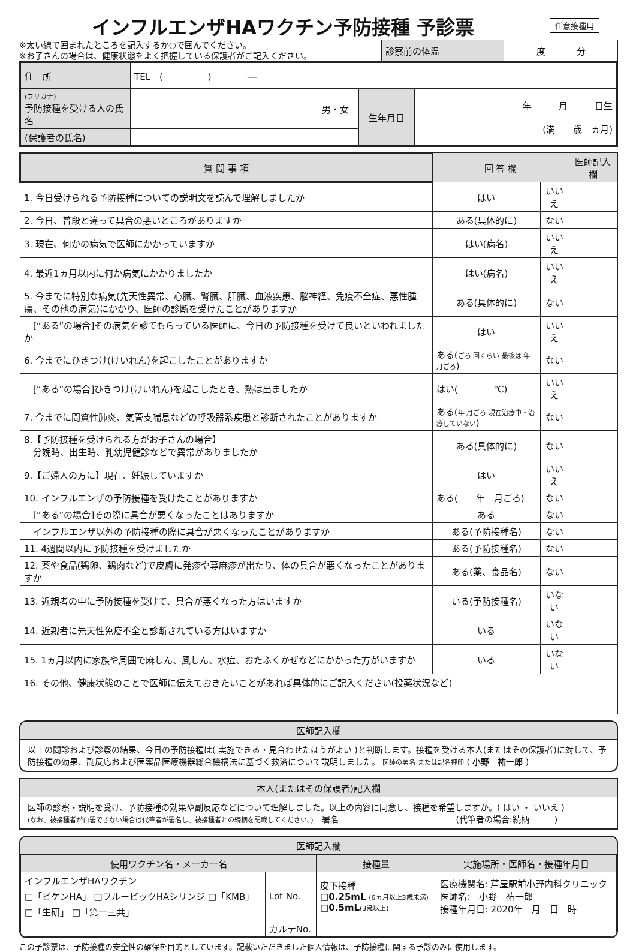インフルエンザHAワクチン予防接種 予診票
任意接種用
※太い線で囲まれたところを記入するか○で囲んでください。
※お子さんの場合は、健康状態をよく把握している保護者がご記入ください。
| 診察前の体温 | 度 分 |
| 住 所 | TEL ( ) ― | | | |
| (フリガナ) 予防接種を受ける人の氏名 | | 男・女 | 生年月日 | 年 月 日生 (満 歳 ヵ月) |
| (保護者の氏名) | | | | |
| 質 問 事 項 | 回 答 欄 | | 医師記入欄 |
| --- | --- | --- | --- |
| 1. 今日受けられる予防接種についての説明文を読んで理解しましたか | はい | いいえ | |
| 2. 今日、普段と違って具合の悪いところがありますか | ある(具体的に) | ない | |
| 3. 現在、何かの病気で医師にかかっていますか | はい(病名) | いいえ | |
| 4. 最近1ヵ月以内に何か病気にかかりましたか | はい(病名) | いいえ | |
| 5. 今までに特別な病気(先天性異常、心臓、腎臓、肝臓、血液疾患、脳神経、免疫不全症、悪性腫瘍、その他の病気)にかかり、医師の診断を受けたことがありますか | ある(具体的に) | ない | |
| [“ある”の場合]その病気を診てもらっている医師に、今日の予防接種を受けて良いといわれましたか | はい | いいえ | |
| 6. 今までにひきつけ(けいれん)を起こしたことがありますか | ある( ごろ 回くらい 最後は 年 月ごろ ) | ない | |
| [“ある”の場合]ひきつけ(けいれん)を起こしたとき、熱は出ましたか | はい( ℃) | いいえ | |
| 7. 今までに間質性肺炎、気管支喘息などの呼吸器系疾患と診断されたことがありますか | ある( 年 月ごろ 現在治療中・治療していない ) | ない | |
| 8.【予防接種を受けられる方がお子さんの場合】 分娩時、出生時、乳幼児健診などで異常がありましたか | ある(具体的に) | ない | |
| 9.【ご婦人の方に】現在、妊娠していますか | はい | いいえ | |
| 10. インフルエンザの予防接種を受けたことがありますか | ある( 年 月ごろ) | ない | |
| [“ある”の場合]その際に具合が悪くなったことはありますか | ある | ない | |
| インフルエンザ以外の予防接種の際に具合が悪くなったことがありますか | ある(予防接種名) | ない | |
| 11. 4週間以内に予防接種を受けましたか | ある(予防接種名) | ない | |
| 12. 薬や食品(鶏卵、鶏肉など)で皮膚に発疹や蕁麻疹が出たり、体の具合が悪くなったことがありますか | ある(薬、食品名) | ない | |
| 13. 近親者の中に予防接種を受けて、具合が悪くなった方はいますか | いる(予防接種名) | いない | |
| 14. 近親者に先天性免疫不全と診断されている方はいますか | いる | いない | |
| 15. 1ヵ月以内に家族や周囲で麻しん、風しん、水痘、おたふくかぜなどにかかった方がいますか | いる | いない | |
| 16. その他、健康状態のことで医師に伝えておきたいことがあれば具体的にご記入ください(投薬状況など) | | | |
医師記入欄
以上の問診および診察の結果、今日の予防接種は( 実施できる・見合わせたほうがよい )と判断します。接種を受ける本人(またはその保護者)に対して、予防接種の効果、副反応および医薬品医療機器総合機構法に基づく救済について説明しました。 医師の署名 または記名押印 ( 小野　祐一郎 )
本人(またはその保護者)記入欄
医師の診察・説明を受け、予防接種の効果や副反応などについて理解しました。以上の内容に同意し、接種を希望しますか。( はい ・ いいえ )
(なお、被接種者が自署できない場合は代筆者が署名し、被接種者との続柄を記載してください。)　署名　　　　　　　　　　　　　　(代筆者の場合:続柄　　　)
医師記入欄
| 使用ワクチン名・メーカー名 | | | 接種量 | 実施場所・医師名・接種年月日 |
| --- | --- | --- | --- | --- |
| インフルエンザHAワクチン □「ビケンHA」 □フルービックHAシリンジ □「KMB」 □「生研」 □「第一三共」 | | Lot No. | 皮下接種 □0.25mL (6ヵ月以上3歳未満) □0.5mL (3歳以上) | 医療機関名: 芦屋駅前小野内科クリニック 医師名: 小野 祐一郎 接種年月日: 2020年 月 日 時 |
| | カルテNo. | | | |
この予診票は、予防接種の安全性の確保を目的としています。記載いただきました個人情報は、予防接種に関する予診のみに使用します。